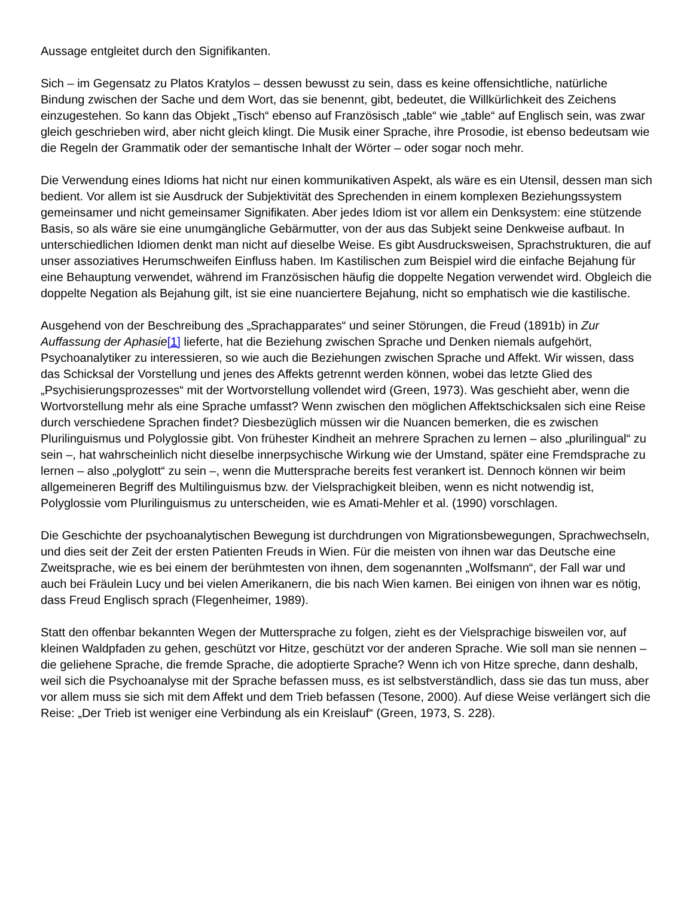Aussage entgleitet durch den Signifikanten.
Sich – im Gegensatz zu Platos Kratylos – dessen bewusst zu sein, dass es keine offensichtliche, natürliche Bindung zwischen der Sache und dem Wort, das sie benennt, gibt, bedeutet, die Willkürlichkeit des Zeichens einzugestehen. So kann das Objekt „Tisch“ ebenso auf Französisch „table“ wie „table“ auf Englisch sein, was zwar gleich geschrieben wird, aber nicht gleich klingt. Die Musik einer Sprache, ihre Prosodie, ist ebenso bedeutsam wie die Regeln der Grammatik oder der semantische Inhalt der Wörter – oder sogar noch mehr.
Die Verwendung eines Idioms hat nicht nur einen kommunikativen Aspekt, als wäre es ein Utensil, dessen man sich bedient. Vor allem ist sie Ausdruck der Subjektivität des Sprechenden in einem komplexen Beziehungssystem gemeinsamer und nicht gemeinsamer Signifikaten. Aber jedes Idiom ist vor allem ein Denksystem: eine stützende Basis, so als wäre sie eine unumgängliche Gebärmutter, von der aus das Subjekt seine Denkweise aufbaut. In unterschiedlichen Idiomen denkt man nicht auf dieselbe Weise. Es gibt Ausdrucksweisen, Sprachstrukturen, die auf unser assoziatives Herumschweifen Einfluss haben. Im Kastilischen zum Beispiel wird die einfache Bejahung für eine Behauptung verwendet, während im Französischen häufig die doppelte Negation verwendet wird. Obgleich die doppelte Negation als Bejahung gilt, ist sie eine nuanciertere Bejahung, nicht so emphatisch wie die kastilische.
Ausgehend von der Beschreibung des „Sprachapparates“ und seiner Störungen, die Freud (1891b) in Zur Auffassung der Aphasie[1] lieferte, hat die Beziehung zwischen Sprache und Denken niemals aufgehört, Psychoanalytiker zu interessieren, so wie auch die Beziehungen zwischen Sprache und Affekt. Wir wissen, dass das Schicksal der Vorstellung und jenes des Affekts getrennt werden können, wobei das letzte Glied des „Psychisierungsprozesses“ mit der Wortvorstellung vollendet wird (Green, 1973). Was geschieht aber, wenn die Wortvorstellung mehr als eine Sprache umfasst? Wenn zwischen den möglichen Affektschicksalen sich eine Reise durch verschiedene Sprachen findet? Diesbezüglich müssen wir die Nuancen bemerken, die es zwischen Plurilinguismus und Polyglossie gibt. Von frühester Kindheit an mehrere Sprachen zu lernen – also „plurilingual“ zu sein –, hat wahrscheinlich nicht dieselbe innerpsychische Wirkung wie der Umstand, später eine Fremdsprache zu lernen – also „polyglott“ zu sein –, wenn die Muttersprache bereits fest verankert ist. Dennoch können wir beim allgemeineren Begriff des Multilinguismus bzw. der Vielsprachigkeit bleiben, wenn es nicht notwendig ist, Polyglossie vom Plurilinguismus zu unterscheiden, wie es Amati-Mehler et al. (1990) vorschlagen.
Die Geschichte der psychoanalytischen Bewegung ist durchdrungen von Migrationsbewegungen, Sprachwechseln, und dies seit der Zeit der ersten Patienten Freuds in Wien. Für die meisten von ihnen war das Deutsche eine Zweitsprache, wie es bei einem der berühmtesten von ihnen, dem sogenannten „Wolfsmann“, der Fall war und auch bei Fräulein Lucy und bei vielen Amerikanern, die bis nach Wien kamen. Bei einigen von ihnen war es nötig, dass Freud Englisch sprach (Flegenheimer, 1989).
Statt den offenbar bekannten Wegen der Muttersprache zu folgen, zieht es der Vielsprachige bisweilen vor, auf kleinen Waldpfaden zu gehen, geschützt vor Hitze, geschützt vor der anderen Sprache. Wie soll man sie nennen – die geliehene Sprache, die fremde Sprache, die adoptierte Sprache? Wenn ich von Hitze spreche, dann deshalb, weil sich die Psychoanalyse mit der Sprache befassen muss, es ist selbstverständlich, dass sie das tun muss, aber vor allem muss sie sich mit dem Affekt und dem Trieb befassen (Tesone, 2000). Auf diese Weise verlängert sich die Reise: „Der Trieb ist weniger eine Verbindung als ein Kreislauf“ (Green, 1973, S. 228).